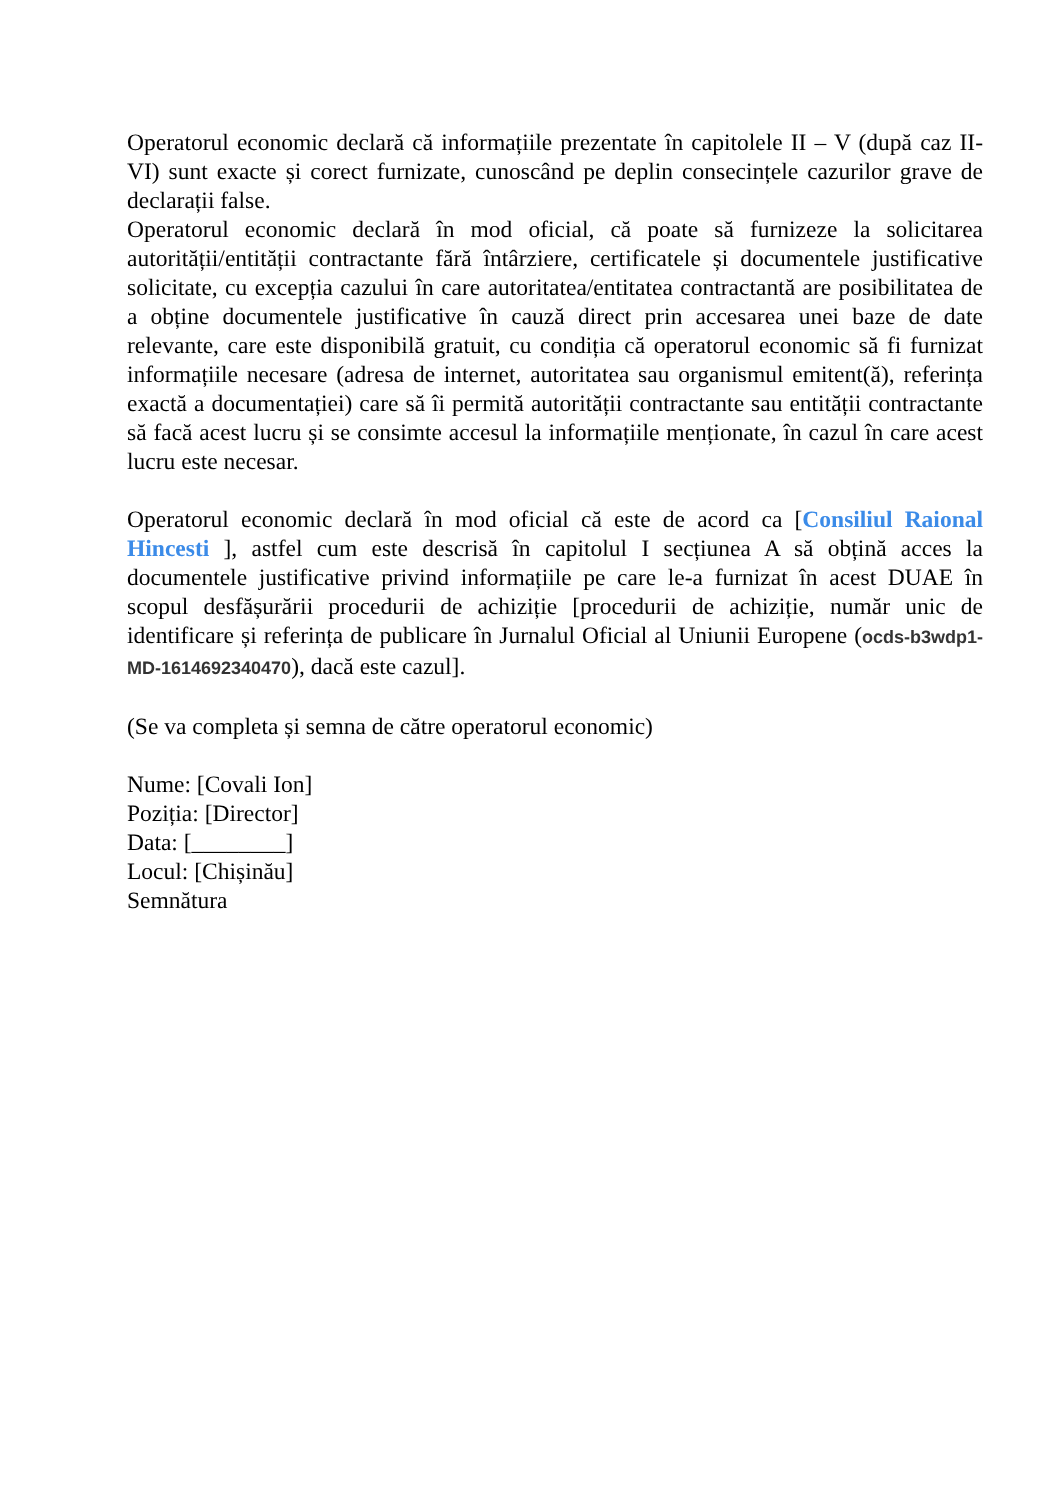Operatorul economic declară că informațiile prezentate în capitolele II – V (după caz II-VI) sunt exacte și corect furnizate, cunoscând pe deplin consecințele cazurilor grave de declarații false.
Operatorul economic declară în mod oficial, că poate să furnizeze la solicitarea autorității/entității contractante fără întârziere, certificatele și documentele justificative solicitate, cu excepția cazului în care autoritatea/entitatea contractantă are posibilitatea de a obține documentele justificative în cauză direct prin accesarea unei baze de date relevante, care este disponibilă gratuit, cu condiția că operatorul economic să fi furnizat informațiile necesare (adresa de internet, autoritatea sau organismul emitent(ă), referința exactă a documentației) care să îi permită autorității contractante sau entității contractante să facă acest lucru și se consimte accesul la informațiile menționate, în cazul în care acest lucru este necesar.
Operatorul economic declară în mod oficial că este de acord ca [Consiliul Raional Hincesti ], astfel cum este descrisă în capitolul I secțiunea A să obțină acces la documentele justificative privind informațiile pe care le-a furnizat în acest DUAE în scopul desfășurării procedurii de achiziție [procedurii de achiziție, număr unic de identificare și referința de publicare în Jurnalul Oficial al Uniunii Europene (ocds-b3wdp1-MD-1614692340470), dacă este cazul].
(Se va completa și semna de către operatorul economic)
Nume: [Covali Ion]
Poziția: [Director]
Data: [________]
Locul: [Chișinău]
Semnătura